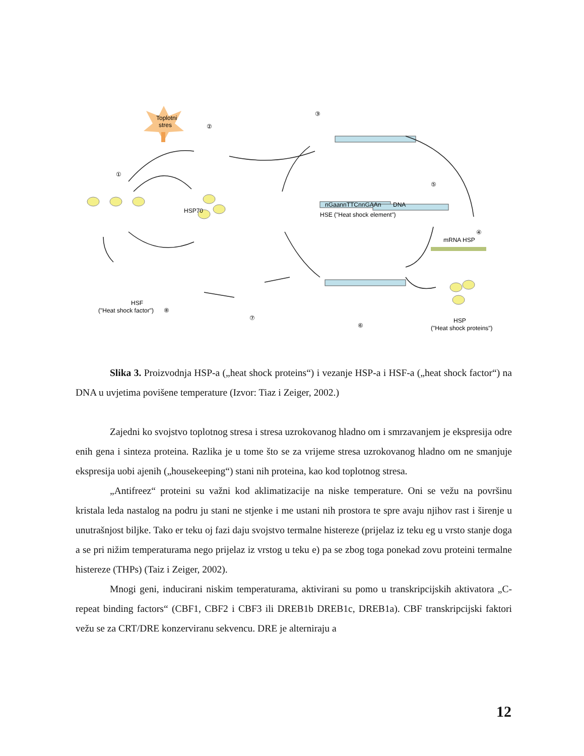Toplotni
stres
①
②
③
④
⑤
⑥
⑦
⑧
HSP70
nGaannTTCnnGAAn
DNA
HSE ("Heat shock element")
mRNA HSP
HSF
("Heat shock factor")
HSP
("Heat shock proteins")
Slika 3. Proizvodnja HSP-a („heat shock proteins“) i vezanje HSP-a i HSF-a („heat shock factor“) na DNA u uvjetima povišene temperature (Izvor: Tiaz i Zeiger, 2002.)
Zajedni ko svojstvo toplotnog stresa i stresa uzrokovanog hladno om i smrzavanjem je ekspresija odre enih gena i sinteza proteina. Razlika je u tome što se za vrijeme stresa uzrokovanog hladno om ne smanjuje ekspresija uobi ajenih („housekeeping“) stani nih proteina, kao kod toplotnog stresa.
„Antifreez“ proteini su važni kod aklimatizacije na niske temperature. Oni se vežu na površinu kristala leda nastalog na podru ju stani ne stjenke i me ustani nih prostora te spre avaju njihov rast i širenje u unutrašnjost biljke. Tako er teku oj fazi daju svojstvo termalne histereze (prijelaz iz teku eg u vrsto stanje doga a se pri nižim temperaturama nego prijelaz iz vrstog u teku e) pa se zbog toga ponekad zovu proteini termalne histereze (THPs) (Taiz i Zeiger, 2002).
Mnogi geni, inducirani niskim temperaturama, aktivirani su pomo u transkripcijskih aktivatora „C-repeat binding factors“ (CBF1, CBF2 i CBF3 ili DREB1b DREB1c, DREB1a). CBF transkripcijski faktori vežu se za CRT/DRE konzerviranu sekvencu. DRE je alterniraju a
12